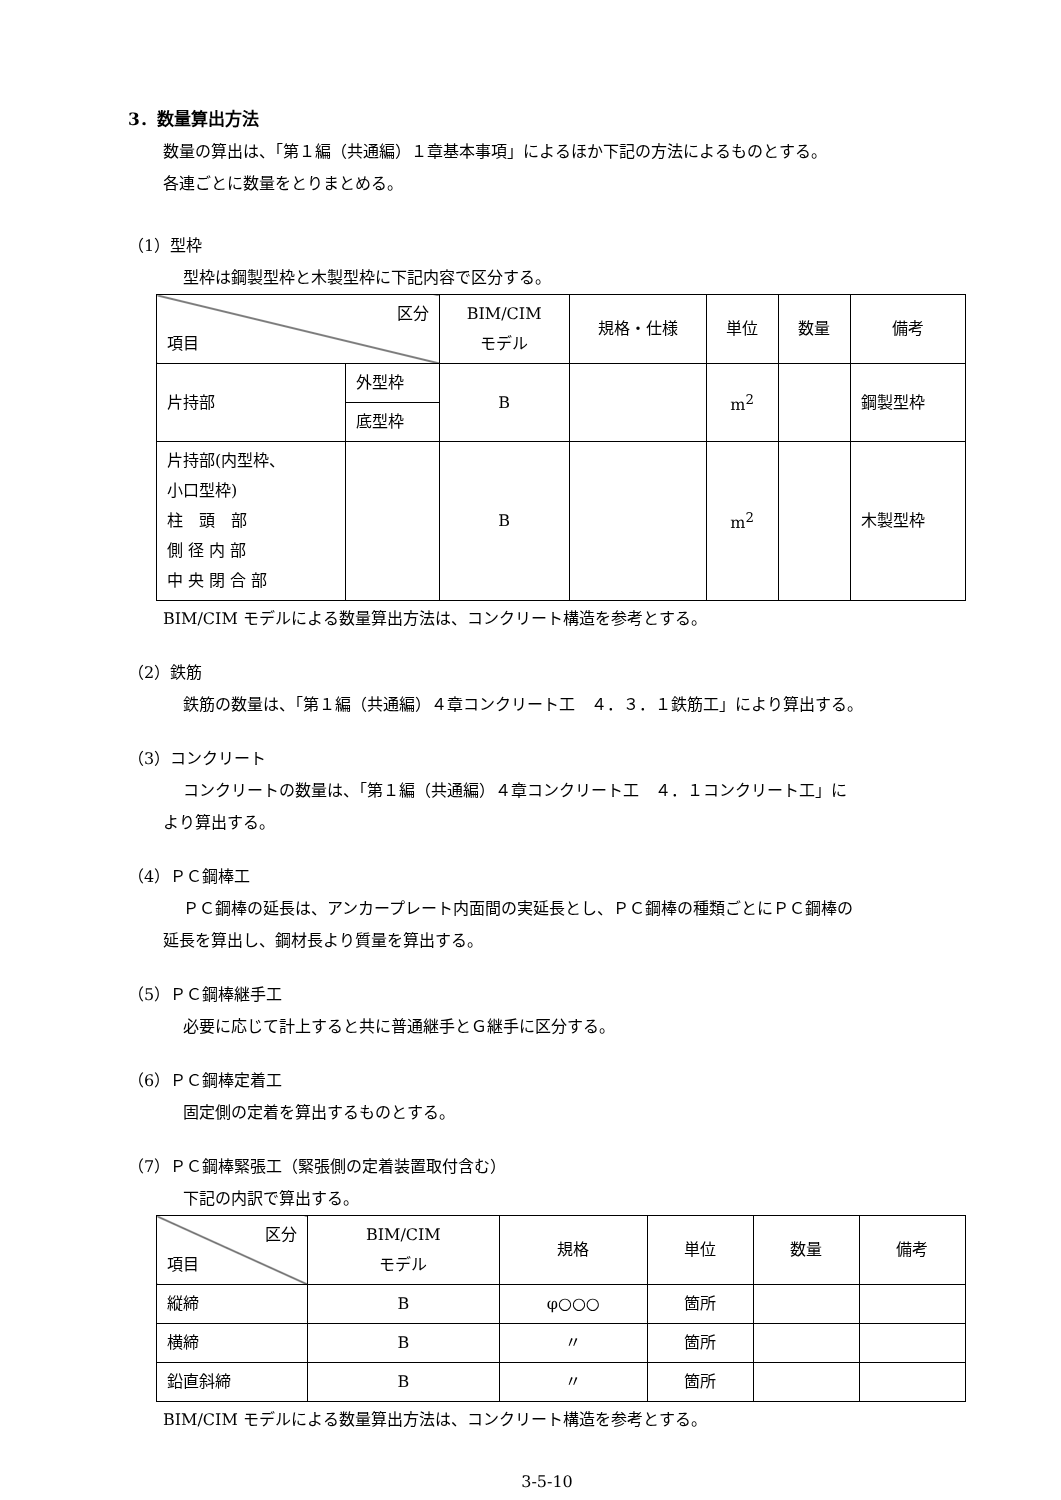3．数量算出方法
数量の算出は、「第１編（共通編）１章基本事項」によるほか下記の方法によるものとする。
各連ごとに数量をとりまとめる。
（1）型枠
型枠は鋼製型枠と木製型枠に下記内容で区分する。
| 区分 項目 | | BIM/CIM モデル | 規格・仕様 | 単位 | 数量 | 備考 |
| --- | --- | --- | --- | --- | --- | --- |
| 片持部 | 外型枠 | B | | m<sup>2</sup> | | 鋼製型枠 |
| | 底型枠 | | | | | |
| 片持部(内型枠、 小口型枠) 柱 頭 部 側 径 内 部 中 央 閉 合 部 | | B | | m<sup>2</sup> | | 木製型枠 |
BIM/CIM モデルによる数量算出方法は、コンクリート構造を参考とする。
（2）鉄筋
鉄筋の数量は、「第１編（共通編）４章コンクリート工　４．３．１鉄筋工」により算出する。
（3）コンクリート
コンクリートの数量は、「第１編（共通編）４章コンクリート工　４．１コンクリート工」に
より算出する。
（4）ＰＣ鋼棒工
ＰＣ鋼棒の延長は、アンカープレート内面間の実延長とし、ＰＣ鋼棒の種類ごとにＰＣ鋼棒の
延長を算出し、鋼材長より質量を算出する。
（5）ＰＣ鋼棒継手工
必要に応じて計上すると共に普通継手とＧ継手に区分する。
（6）ＰＣ鋼棒定着工
固定側の定着を算出するものとする。
（7）ＰＣ鋼棒緊張工（緊張側の定着装置取付含む）
下記の内訳で算出する。
| 区分 項目 | BIM/CIM モデル | 規格 | 単位 | 数量 | 備考 |
| --- | --- | --- | --- | --- | --- |
| 縦締 | B | φ○○○ | 箇所 | | |
| 横締 | B | 〃 | 箇所 | | |
| 鉛直斜締 | B | 〃 | 箇所 | | |
BIM/CIM モデルによる数量算出方法は、コンクリート構造を参考とする。
3-5-10